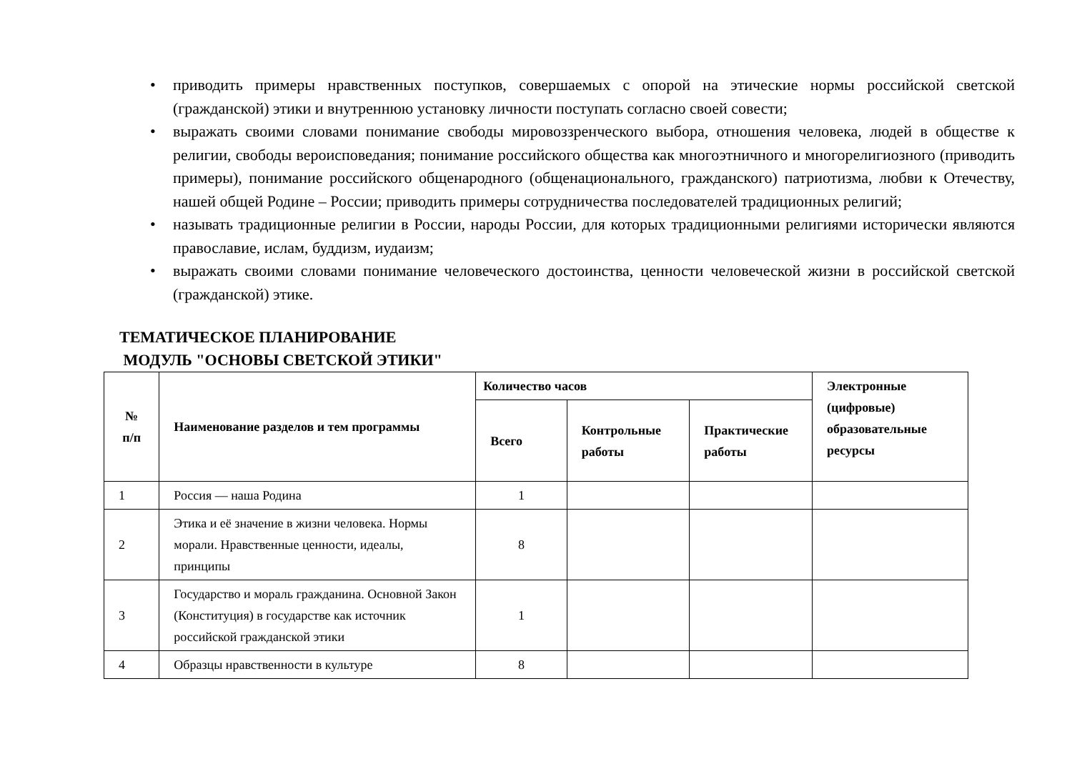• приводить примеры нравственных поступков, совершаемых с опорой на этические нормы российской светской (гражданской) этики и внутреннюю установку личности поступать согласно своей совести;
• выражать своими словами понимание свободы мировоззренческого выбора, отношения человека, людей в обществе к религии, свободы вероисповедания; понимание российского общества как многоэтничного и многорелигиозного (приводить примеры), понимание российского общенародного (общенационального, гражданского) патриотизма, любви к Отечеству, нашей общей Родине – России; приводить примеры сотрудничества последователей традиционных религий;
• называть традиционные религии в России, народы России, для которых традиционными религиями исторически являются православие, ислам, буддизм, иудаизм;
• выражать своими словами понимание человеческого достоинства, ценности человеческой жизни в российской светской (гражданской) этике.
ТЕМАТИЧЕСКОЕ ПЛАНИРОВАНИЕ
МОДУЛЬ "ОСНОВЫ СВЕТСКОЙ ЭТИКИ"
| № п/п | Наименование разделов и тем программы | Количество часов | | | Электронные (цифровые) образовательные ресурсы |
| --- | --- | --- | --- | --- | --- |
| | | Всего | Контрольные работы | Практические работы | |
| 1 | Россия — наша Родина | 1 | | | |
| 2 | Этика и её значение в жизни человека. Нормы морали. Нравственные ценности, идеалы, принципы | 8 | | | |
| 3 | Государство и мораль гражданина. Основной Закон (Конституция) в государстве как источник российской гражданской этики | 1 | | | |
| 4 | Образцы нравственности в культуре | 8 | | | |